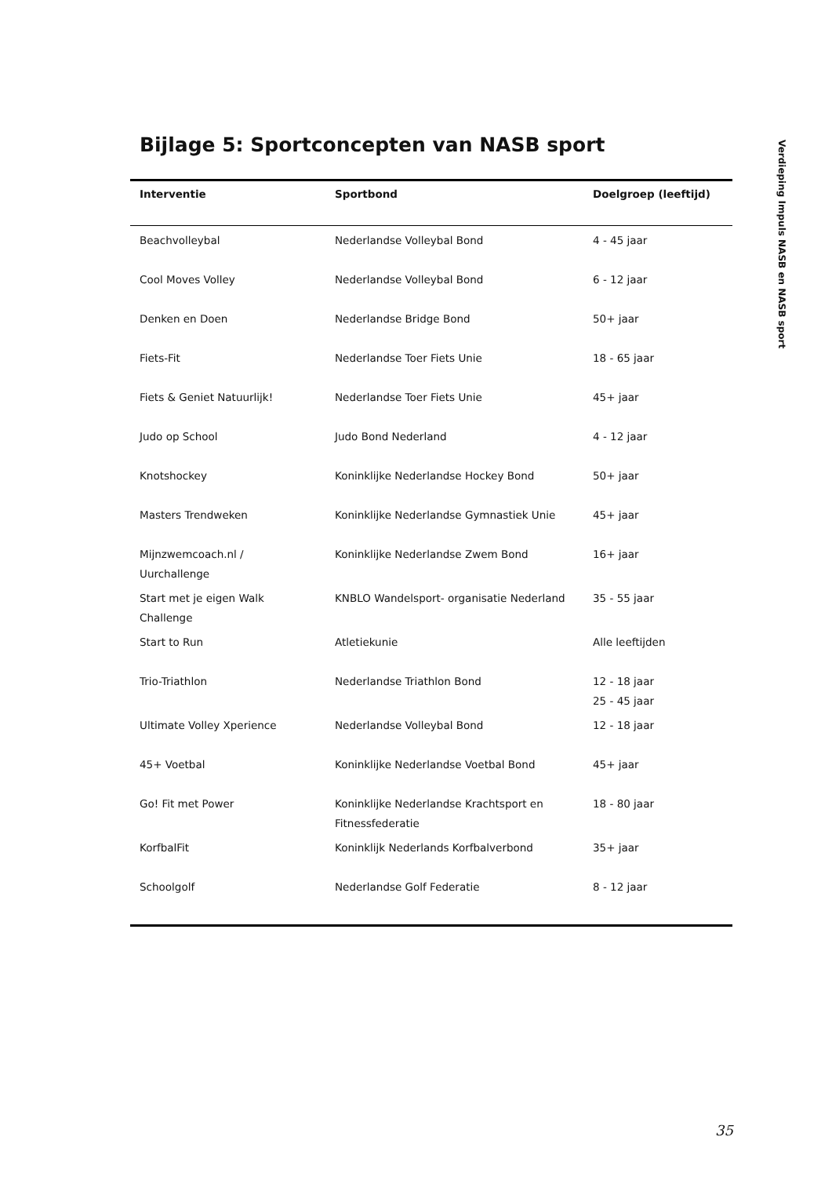Verdieping Impuls NASB en NASB sport
Bijlage 5: Sportconcepten van NASB sport
| Interventie | Sportbond | Doelgroep (leeftijd) |
| --- | --- | --- |
| Beachvolleybal | Nederlandse Volleybal Bond | 4 - 45 jaar |
| Cool Moves Volley | Nederlandse Volleybal Bond | 6 - 12 jaar |
| Denken en Doen | Nederlandse Bridge Bond | 50+ jaar |
| Fiets-Fit | Nederlandse Toer Fiets Unie | 18 - 65 jaar |
| Fiets & Geniet Natuurlijk! | Nederlandse Toer Fiets Unie | 45+ jaar |
| Judo op School | Judo Bond Nederland | 4 - 12 jaar |
| Knotshockey | Koninklijke Nederlandse Hockey Bond | 50+ jaar |
| Masters Trendweken | Koninklijke Nederlandse Gymnastiek Unie | 45+ jaar |
| Mijnzwemcoach.nl / Uurchallenge | Koninklijke Nederlandse Zwem Bond | 16+ jaar |
| Start met je eigen Walk Challenge | KNBLO Wandelsport- organisatie Nederland | 35 - 55 jaar |
| Start to Run | Atletiekunie | Alle leeftijden |
| Trio-Triathlon | Nederlandse Triathlon Bond | 12 - 18 jaar 25 - 45 jaar |
| Ultimate Volley Xperience | Nederlandse Volleybal Bond | 12 - 18 jaar |
| 45+ Voetbal | Koninklijke Nederlandse Voetbal Bond | 45+ jaar |
| Go! Fit met Power | Koninklijke Nederlandse Krachtsport en Fitnessfederatie | 18 - 80 jaar |
| KorfbalFit | Koninklijk Nederlands Korfbalverbond | 35+ jaar |
| Schoolgolf | Nederlandse Golf Federatie | 8 - 12 jaar |
35